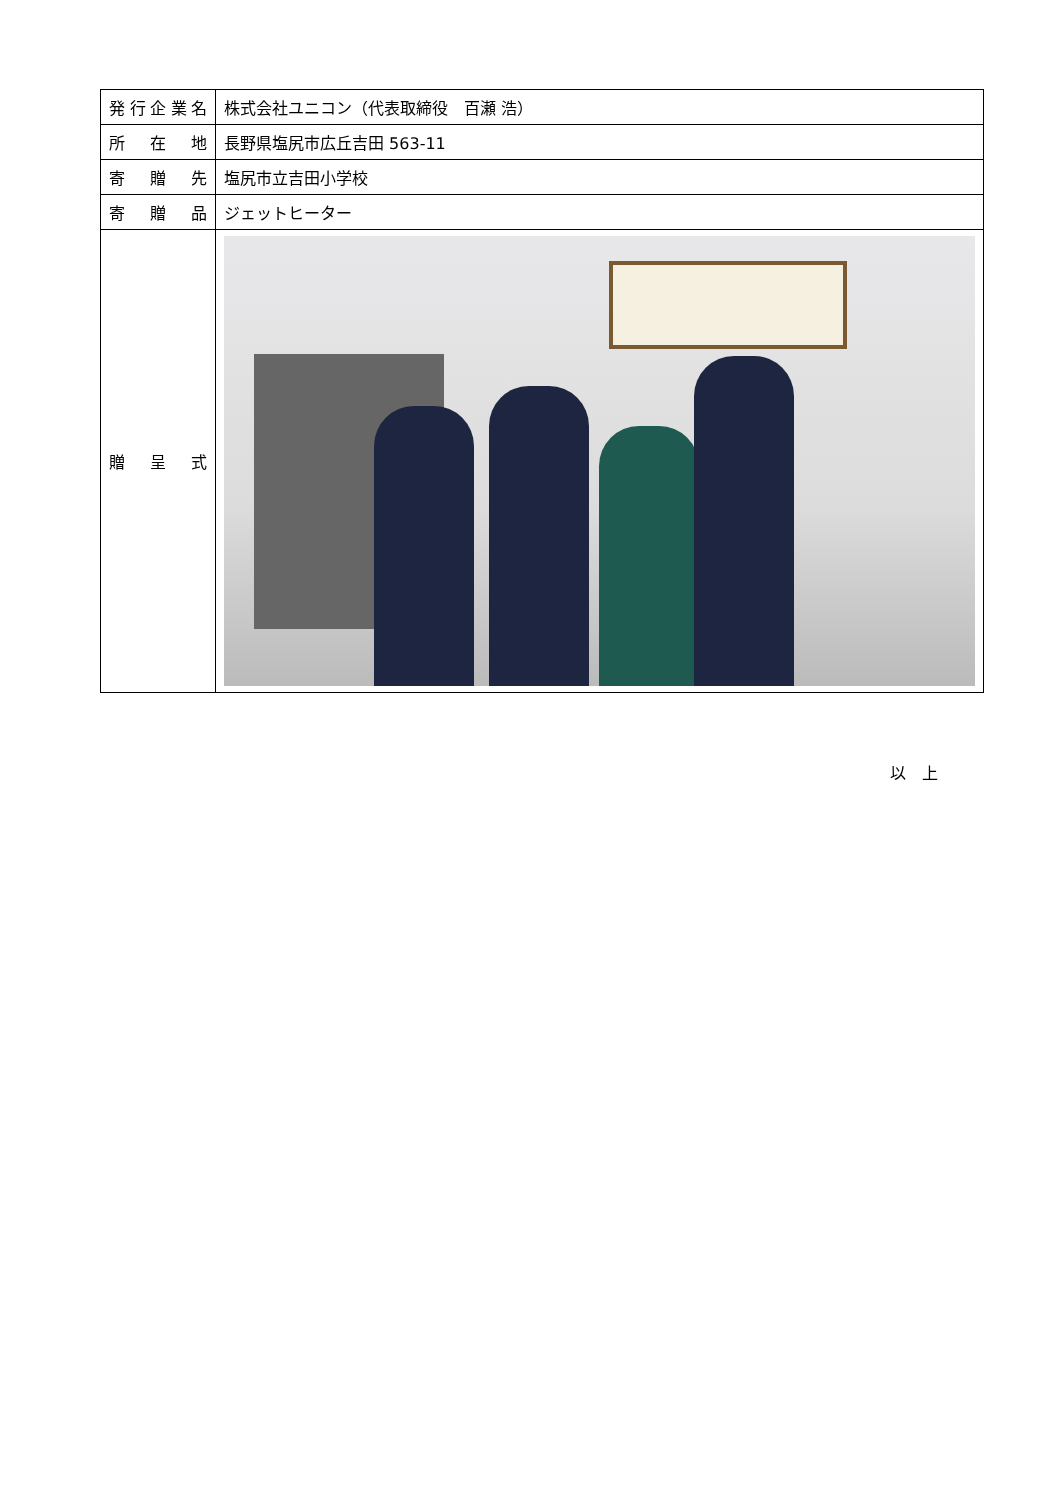| 発行企業名 | 株式会社ユニコン（代表取締役 百瀬 浩） |
| 所在地 | 長野県塩尻市広丘吉田 563-11 |
| 寄贈先 | 塩尻市立吉田小学校 |
| 寄贈品 | ジェットヒーター |
| 贈呈式 | |
以　上